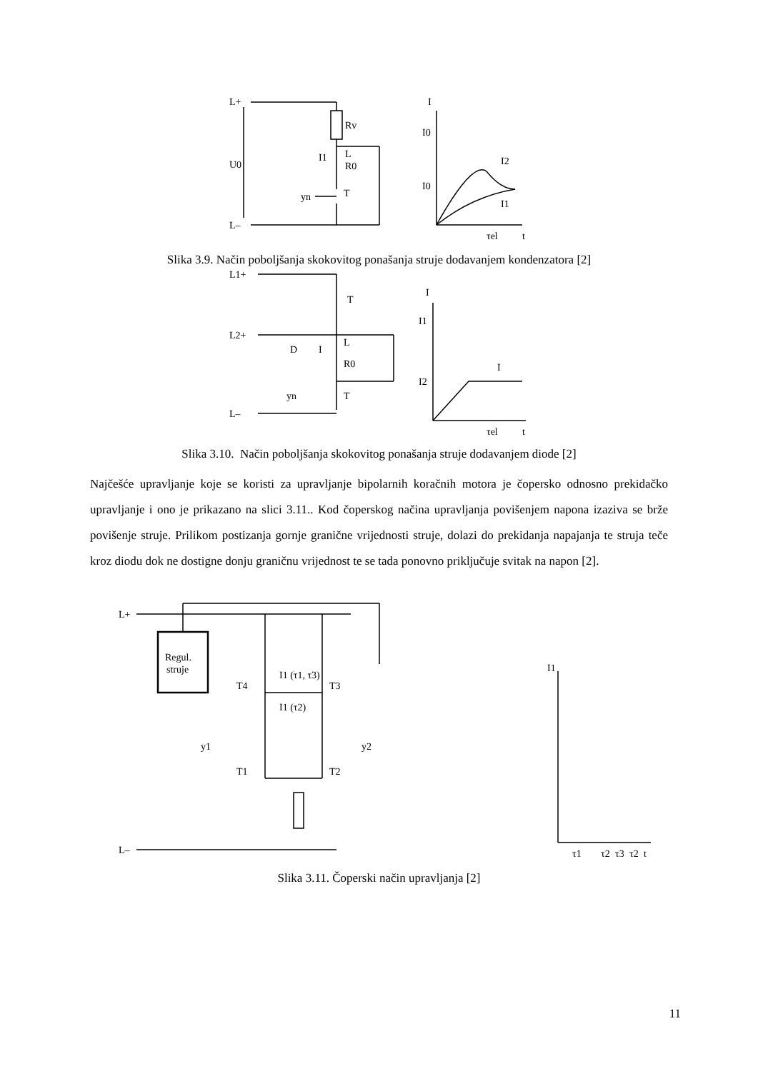L+
L–
U0
Rv
L
R0
yn
T
I1
I
I0
I0
I2
I1
τel
t
Slika 3.9. Način poboljšanja skokovitog ponašanja struje dodavanjem kondenzatora [2]
L1+
L2+
L–
T
D
L
R0
yn
T
I
I
I1
I2
I
τel
t
Slika 3.10. Način poboljšanja skokovitog ponašanja struje dodavanjem diode [2]
Najčešće upravljanje koje se koristi za upravljanje bipolarnih koračnih motora je čopersko odnosno prekidačko upravljanje i ono je prikazano na slici 3.11.. Kod čoperskog načina upravljanja povišenjem napona izaziva se brže povišenje struje. Prilikom postizanja gornje granične vrijednosti struje, dolazi do prekidanja napajanja te struja teče kroz diodu dok ne dostigne donju graničnu vrijednost te se tada ponovno priključuje svitak na napon [2].
L+
L–
Regul.
struje
T4
T3
T1
T2
y1
y2
I1 (τ1, τ3)
I1 (τ2)
I1
τ1
τ2
τ3
τ2
t
Slika 3.11. Čoperski način upravljanja [2]
11